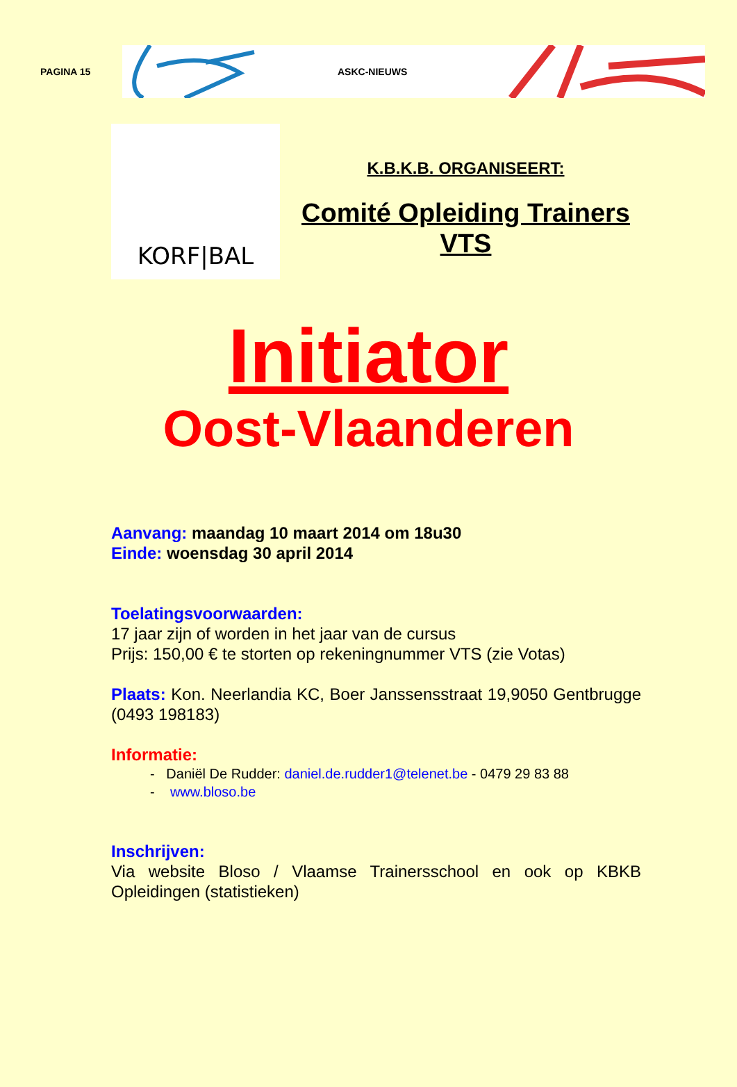PAGINA 15
ASKC-NIEUWS
KORF|BAL
K.B.K.B. ORGANISEERT:
Comité Opleiding Trainers VTS
Initiator
Oost-Vlaanderen
Aanvang: maandag 10 maart 2014 om 18u30
Einde: woensdag 30 april 2014
Toelatingsvoorwaarden:
17 jaar zijn of worden in het jaar van de cursus
Prijs: 150,00 € te storten op rekeningnummer VTS (zie Votas)
Plaats: Kon. Neerlandia KC, Boer Janssensstraat 19,9050 Gentbrugge (0493 198183)
Informatie:
- Daniël De Rudder: daniel.de.rudder1@telenet.be - 0479 29 83 88
- www.bloso.be
Inschrijven:
Via website Bloso / Vlaamse Trainersschool en ook op KBKB Opleidingen (statistieken)